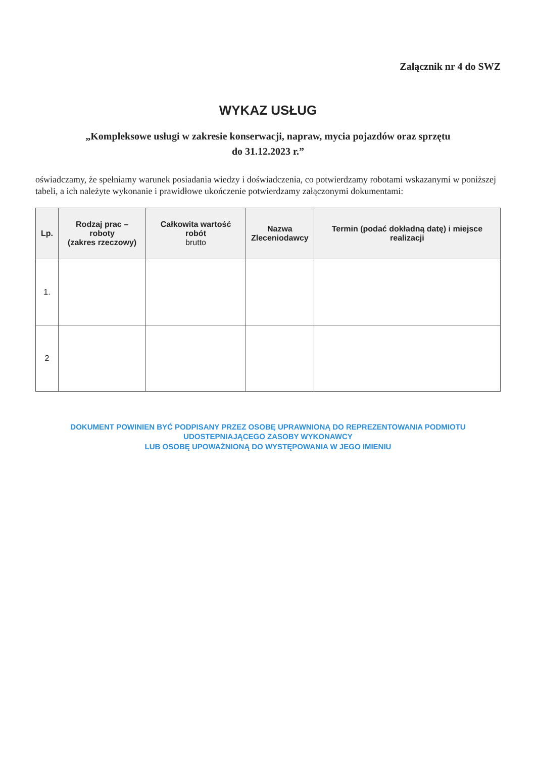Załącznik nr 4 do SWZ
WYKAZ USŁUG
„Kompleksowe usługi w zakresie konserwacji, napraw, mycia pojazdów oraz sprzętu
do 31.12.2023 r.”
oświadczamy, że spełniamy warunek posiadania wiedzy i doświadczenia, co potwierdzamy robotami wskazanymi w poniższej tabeli, a ich należyte wykonanie i prawidłowe ukończenie potwierdzamy załączonymi dokumentami:
| Lp. | Rodzaj prac – roboty (zakres rzeczowy) | Całkowita wartość robót brutto | Nazwa Zleceniodawcy | Termin (podać dokładną datę) i miejsce realizacji |
| --- | --- | --- | --- | --- |
| 1. | | | | |
| 2 | | | | |
DOKUMENT POWINIEN BYĆ PODPISANY PRZEZ OSOBĘ UPRAWNIONĄ DO REPREZENTOWANIA PODMIOTU UDOSTEPNIAJĄCEGO ZASOBY WYKONAWCY
LUB OSOBĘ UPOWAŻNIONĄ DO WYSTĘPOWANIA W JEGO IMIENIU